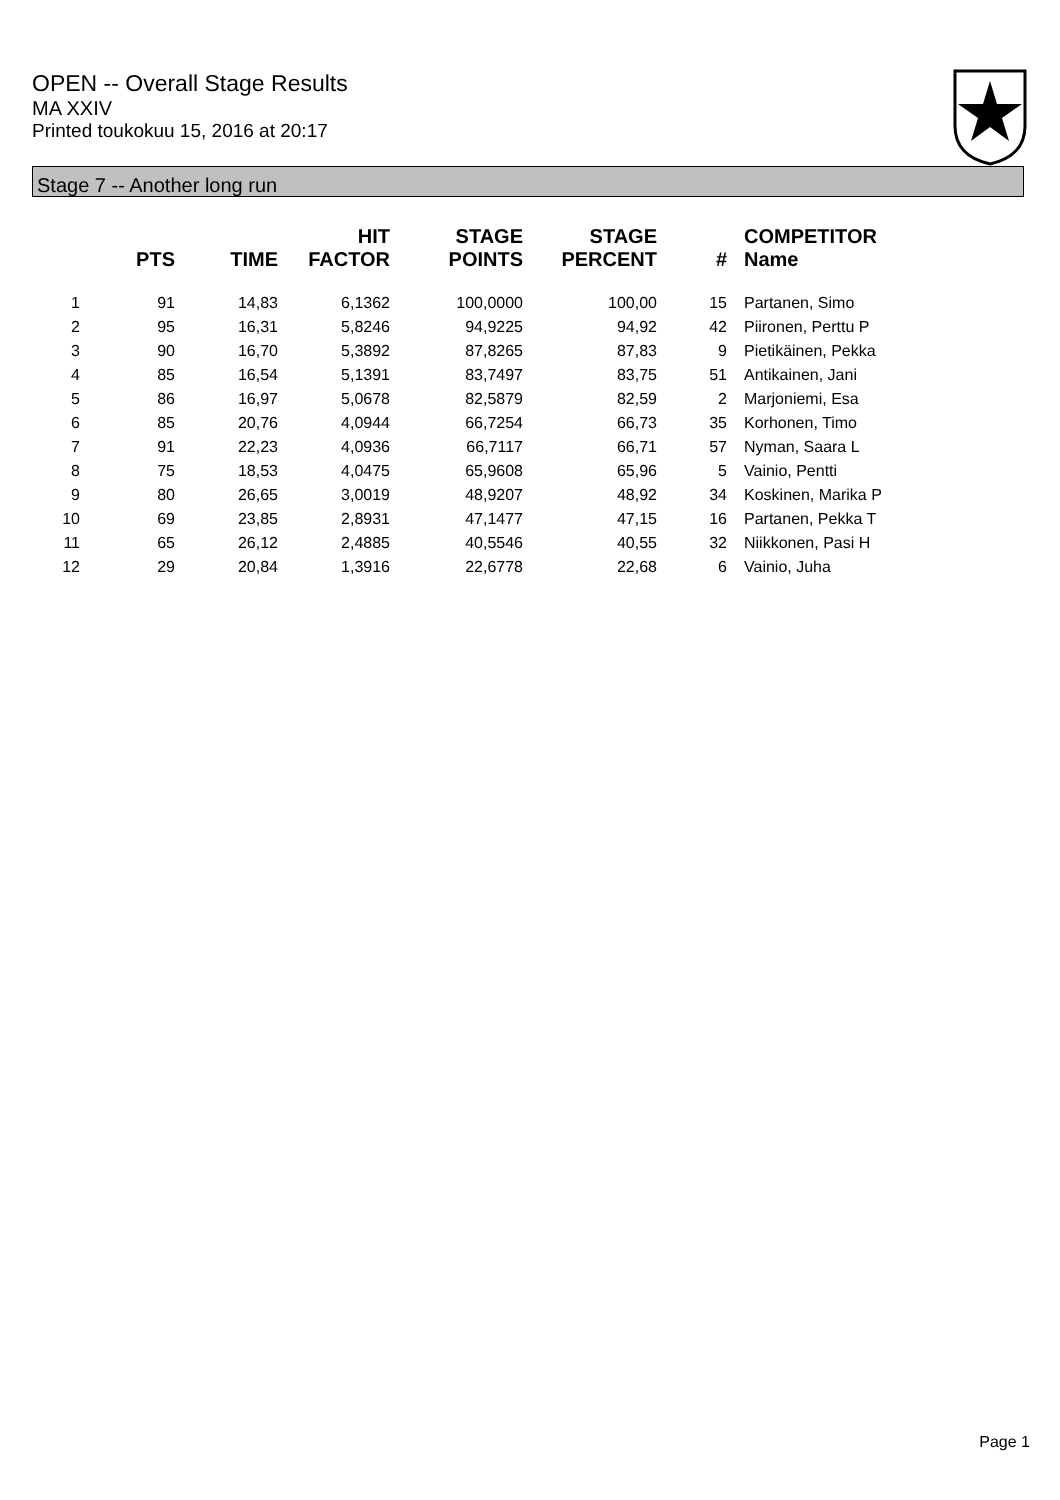OPEN -- Overall Stage Results
MA XXIV
Printed toukokuu 15, 2016 at 20:17
Stage 7 -- Another long run
| | PTS | TIME | HIT FACTOR | STAGE POINTS | STAGE PERCENT | # | COMPETITOR Name |
| --- | --- | --- | --- | --- | --- | --- | --- |
| 1 | 91 | 14,83 | 6,1362 | 100,0000 | 100,00 | 15 | Partanen, Simo |
| 2 | 95 | 16,31 | 5,8246 | 94,9225 | 94,92 | 42 | Piironen, Perttu P |
| 3 | 90 | 16,70 | 5,3892 | 87,8265 | 87,83 | 9 | Pietikäinen, Pekka |
| 4 | 85 | 16,54 | 5,1391 | 83,7497 | 83,75 | 51 | Antikainen, Jani |
| 5 | 86 | 16,97 | 5,0678 | 82,5879 | 82,59 | 2 | Marjoniemi, Esa |
| 6 | 85 | 20,76 | 4,0944 | 66,7254 | 66,73 | 35 | Korhonen, Timo |
| 7 | 91 | 22,23 | 4,0936 | 66,7117 | 66,71 | 57 | Nyman, Saara L |
| 8 | 75 | 18,53 | 4,0475 | 65,9608 | 65,96 | 5 | Vainio, Pentti |
| 9 | 80 | 26,65 | 3,0019 | 48,9207 | 48,92 | 34 | Koskinen, Marika P |
| 10 | 69 | 23,85 | 2,8931 | 47,1477 | 47,15 | 16 | Partanen, Pekka T |
| 11 | 65 | 26,12 | 2,4885 | 40,5546 | 40,55 | 32 | Niikkonen, Pasi H |
| 12 | 29 | 20,84 | 1,3916 | 22,6778 | 22,68 | 6 | Vainio, Juha |
Page 1